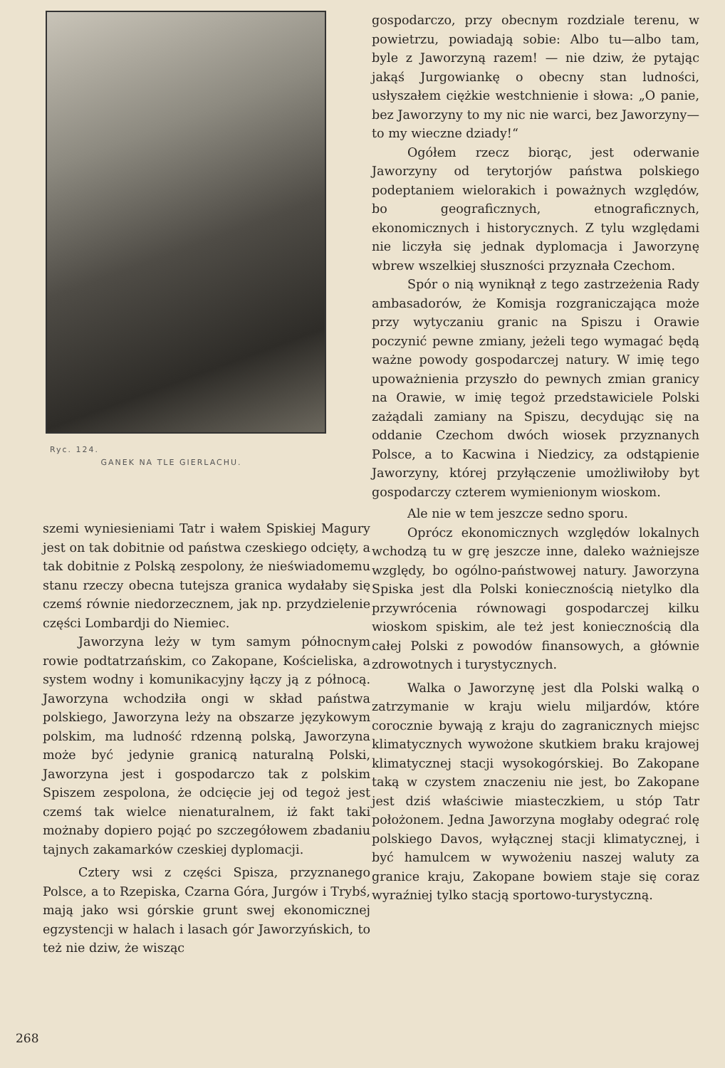Ryc. 124.
GANEK NA TLE GIERLACHU.
szemi wyniesieniami Tatr i wałem Spiskiej Magury jest on tak dobitnie od państwa czeskiego odcięty, a tak dobitnie z Polską zespolony, że nieświadomemu stanu rzeczy obecna tutejsza granica wydałaby się czemś równie niedorzecznem, jak np. przydzielenie części Lombardji do Niemiec.
Jaworzyna leży w tym samym północnym rowie podtatrzańskim, co Zakopane, Kościeliska, a system wodny i komunikacyjny łączy ją z północą. Jaworzyna wchodziła ongi w skład państwa polskiego, Jaworzyna leży na obszarze językowym polskim, ma ludność rdzenną polską, Jaworzyna może być jedynie granicą naturalną Polski, Jaworzyna jest i gospodarczo tak z polskim Spiszem zespolona, że odcięcie jej od tegoż jest czemś tak wielce nienaturalnem, iż fakt taki możnaby dopiero pojąć po szczegółowem zbadaniu tajnych zakamarków czeskiej dyplomacji.
Cztery wsi z części Spisza, przyznanego Polsce, a to Rzepiska, Czarna Góra, Jurgów i Trybś, mają jako wsi górskie grunt swej ekonomicznej egzystencji w halach i lasach gór Jaworzyńskich, to też nie dziw, że wisząc
gospodarczo, przy obecnym rozdziale terenu, w powietrzu, powiadają sobie: Albo tu—albo tam, byle z Jaworzyną razem! — nie dziw, że pytając jakąś Jurgowiankę o obecny stan ludności, usłyszałem ciężkie westchnienie i słowa: „O panie, bez Jaworzyny to my nic nie warci, bez Jaworzyny—to my wieczne dziady!“
Ogółem rzecz biorąc, jest oderwanie Jaworzyny od terytorjów państwa polskiego podeptaniem wielorakich i poważnych względów, bo geograficznych, etnograficznych, ekonomicznych i historycznych. Z tylu względami nie liczyła się jednak dyplomacja i Jaworzynę wbrew wszelkiej słuszności przyznała Czechom.
Spór o nią wyniknął z tego zastrzeżenia Rady ambasadorów, że Komisja rozgraniczająca może przy wytyczaniu granic na Spiszu i Orawie poczynić pewne zmiany, jeżeli tego wymagać będą ważne powody gospodarczej natury. W imię tego upoważnienia przyszło do pewnych zmian granicy na Orawie, w imię tegoż przedstawiciele Polski zażądali zamiany na Spiszu, decydując się na oddanie Czechom dwóch wiosek przyznanych Polsce, a to Kacwina i Niedzicy, za odstąpienie Jaworzyny, której przyłączenie umożliwiłoby byt gospodarczy czterem wymienionym wioskom.
Ale nie w tem jeszcze sedno sporu.
Oprócz ekonomicznych względów lokalnych wchodzą tu w grę jeszcze inne, daleko ważniejsze względy, bo ogólno-państwowej natury. Jaworzyna Spiska jest dla Polski koniecznością nietylko dla przywrócenia równowagi gospodarczej kilku wioskom spiskim, ale też jest koniecznością dla całej Polski z powodów finansowych, a głównie zdrowotnych i turystycznych.
Walka o Jaworzynę jest dla Polski walką o zatrzymanie w kraju wielu miljardów, które corocznie bywają z kraju do zagranicznych miejsc klimatycznych wywożone skutkiem braku krajowej klimatycznej stacji wysokogórskiej. Bo Zakopane taką w czystem znaczeniu nie jest, bo Zakopane jest dziś właściwie miasteczkiem, u stóp Tatr położonem. Jedna Jaworzyna mogłaby odegrać rolę polskiego Davos, wyłącznej stacji klimatycznej, i być hamulcem w wywożeniu naszej waluty za granice kraju, Zakopane bowiem staje się coraz wyraźniej tylko stacją sportowo-turystyczną.
268